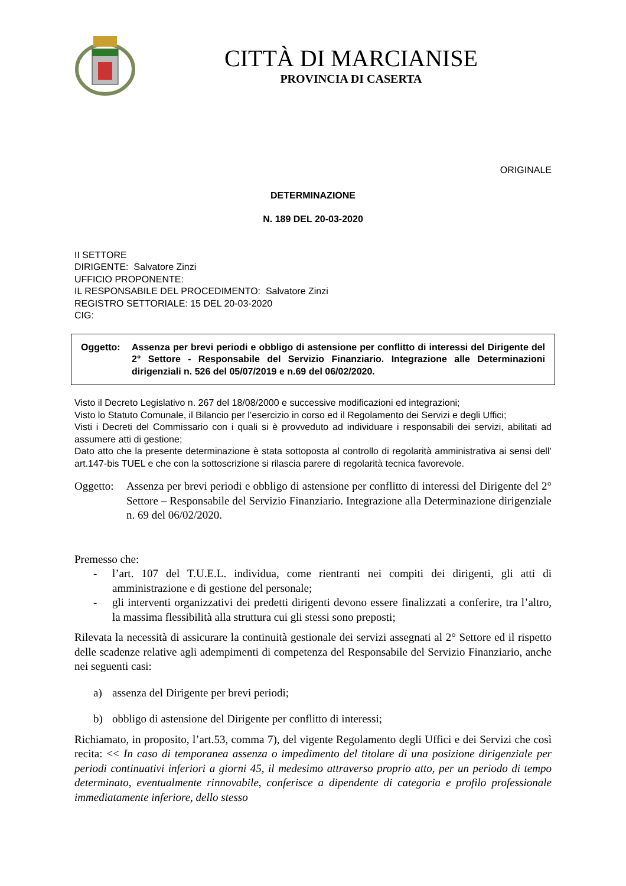CITTÀ DI MARCIANISE
PROVINCIA DI CASERTA
ORIGINALE
DETERMINAZIONE
N. 189 DEL 20-03-2020
II SETTORE
DIRIGENTE: Salvatore Zinzi
UFFICIO PROPONENTE:
IL RESPONSABILE DEL PROCEDIMENTO: Salvatore Zinzi
REGISTRO SETTORIALE: 15 DEL 20-03-2020
CIG:
Oggetto: Assenza per brevi periodi e obbligo di astensione per conflitto di interessi del Dirigente del 2° Settore - Responsabile del Servizio Finanziario. Integrazione alle Determinazioni dirigenziali n. 526 del 05/07/2019 e n.69 del 06/02/2020.
Visto il Decreto Legislativo n. 267 del 18/08/2000 e successive modificazioni ed integrazioni;
Visto lo Statuto Comunale, il Bilancio per l’esercizio in corso ed il Regolamento dei Servizi e degli Uffici;
Visti i Decreti del Commissario con i quali si è provveduto ad individuare i responsabili dei servizi, abilitati ad assumere atti di gestione;
Dato atto che la presente determinazione è stata sottoposta al controllo di regolarità amministrativa ai sensi dell’ art.147-bis TUEL e che con la sottoscrizione si rilascia parere di regolarità tecnica favorevole.
Oggetto: Assenza per brevi periodi e obbligo di astensione per conflitto di interessi del Dirigente del 2° Settore – Responsabile del Servizio Finanziario. Integrazione alla Determinazione dirigenziale n. 69 del 06/02/2020.
Premesso che:
- l’art. 107 del T.U.E.L. individua, come rientranti nei compiti dei dirigenti, gli atti di amministrazione e di gestione del personale;
- gli interventi organizzativi dei predetti dirigenti devono essere finalizzati a conferire, tra l’altro, la massima flessibilità alla struttura cui gli stessi sono preposti;
Rilevata la necessità di assicurare la continuità gestionale dei servizi assegnati al 2° Settore ed il rispetto delle scadenze relative agli adempimenti di competenza del Responsabile del Servizio Finanziario, anche nei seguenti casi:
a) assenza del Dirigente per brevi periodi;
b) obbligo di astensione del Dirigente per conflitto di interessi;
Richiamato, in proposito, l’art.53, comma 7), del vigente Regolamento degli Uffici e dei Servizi che così recita: << In caso di temporanea assenza o impedimento del titolare di una posizione dirigenziale per periodi continuativi inferiori a giorni 45, il medesimo attraverso proprio atto, per un periodo di tempo determinato, eventualmente rinnovabile, conferisce a dipendente di categoria e profilo professionale immediatamente inferiore, dello stesso